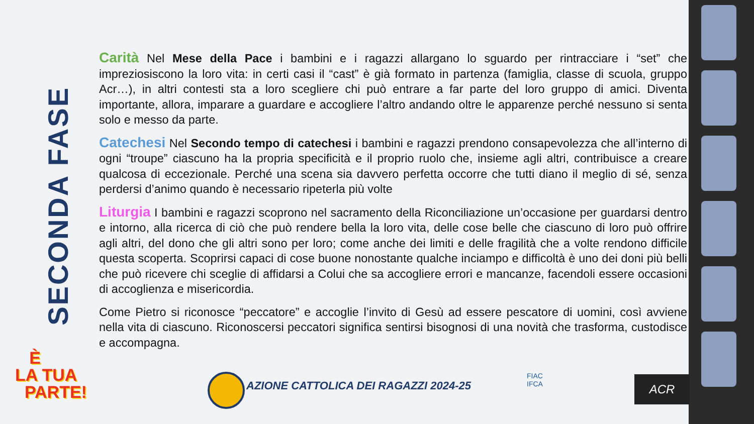SECONDA FASE
Carità Nel Mese della Pace i bambini e i ragazzi allargano lo sguardo per rintracciare i “set” che impreziosiscono la loro vita: in certi casi il “cast” è già formato in partenza (famiglia, classe di scuola, gruppo Acr…), in altri contesti sta a loro scegliere chi può entrare a far parte del loro gruppo di amici. Diventa importante, allora, imparare a guardare e accogliere l’altro andando oltre le apparenze perché nessuno si senta solo e messo da parte.
Catechesi Nel Secondo tempo di catechesi i bambini e ragazzi prendono consapevolezza che all’interno di ogni “troupe” ciascuno ha la propria specificità e il proprio ruolo che, insieme agli altri, contribuisce a creare qualcosa di eccezionale. Perché una scena sia davvero perfetta occorre che tutti diano il meglio di sé, senza perdersi d’animo quando è necessario ripeterla più volte
Liturgia I bambini e ragazzi scoprono nel sacramento della Riconciliazione un’occasione per guardarsi dentro e intorno, alla ricerca di ciò che può rendere bella la loro vita, delle cose belle che ciascuno di loro può offrire agli altri, del dono che gli altri sono per loro; come anche dei limiti e delle fragilità che a volte rendono difficile questa scoperta. Scoprirsi capaci di cose buone nonostante qualche inciampo e difficoltà è uno dei doni più belli che può ricevere chi sceglie di affidarsi a Colui che sa accogliere errori e mancanze, facendoli essere occasioni di accoglienza e misericordia.
Come Pietro si riconosce “peccatore” e accoglie l’invito di Gesù ad essere pescatore di uomini, così avviene nella vita di ciascuno. Riconoscersi peccatori significa sentirsi bisognosi di una novità che trasforma, custodisce e accompagna.
È
LA TUA
PARTE!
AZIONE CATTOLICA DEI RAGAZZI 2024-25
FIAC
IFCA
ACR